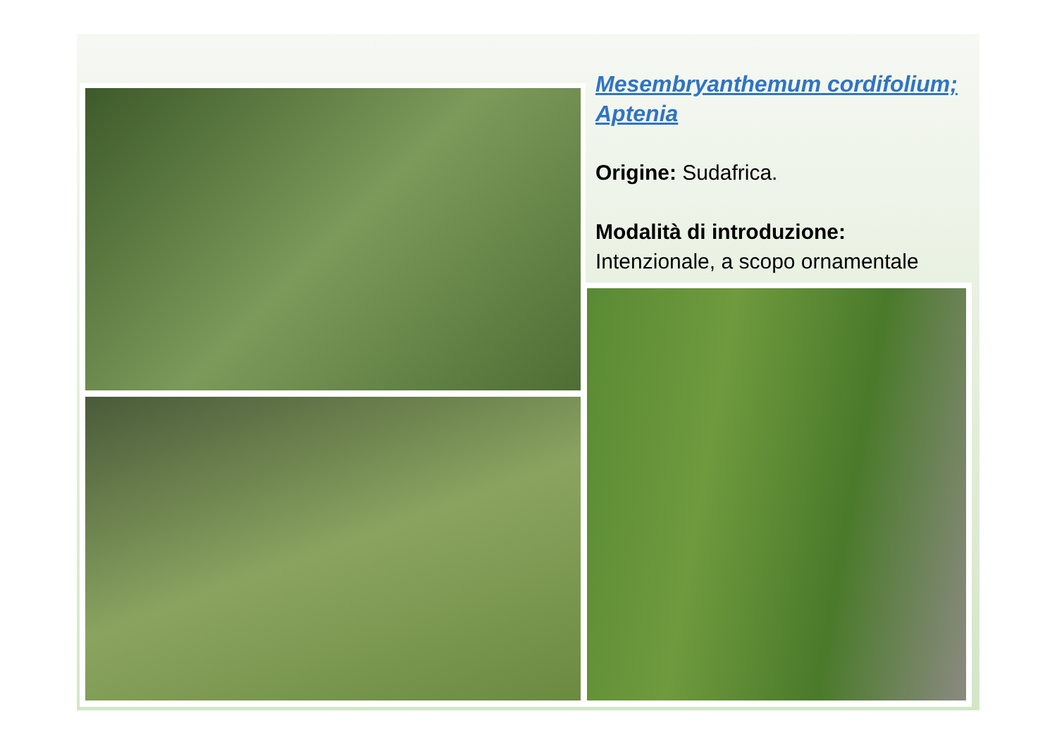Mesembryanthemum cordifolium; Aptenia
Origine: Sudafrica.
Modalità di introduzione:
Intenzionale, a scopo ornamentale